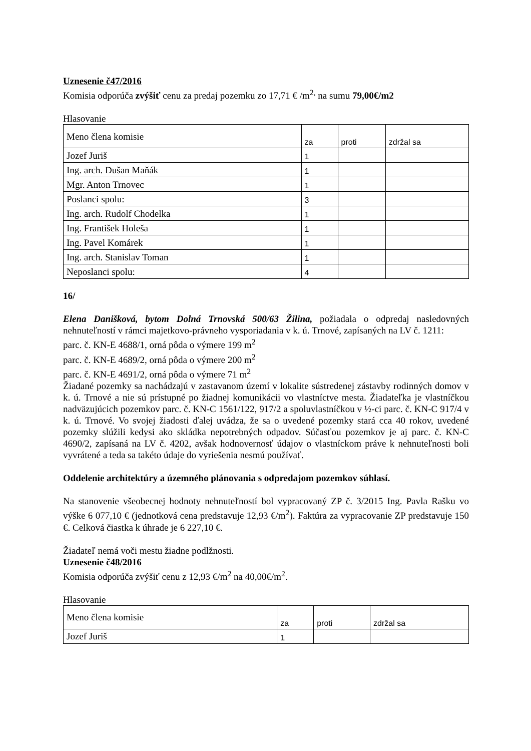Uznesenie č47/2016
Komisia odporúča zvýšiť cenu za predaj pozemku zo 17,71 € /m<sup>2,</sup> na sumu 79,00€/m2
Hlasovanie
| Meno člena komisie | za | proti | zdržal sa |
| Jozef Juriš | 1 | | |
| Ing. arch. Dušan Maňák | 1 | | |
| Mgr. Anton Trnovec | 1 | | |
| Poslanci spolu: | 3 | | |
| Ing. arch. Rudolf Chodelka | 1 | | |
| Ing. František Holeša | 1 | | |
| Ing. Pavel Komárek | 1 | | |
| Ing. arch. Stanislav Toman | 1 | | |
| Neposlanci spolu: | 4 | | |
16/
Elena Danišková, bytom Dolná Trnovská 500/63 Žilina, požiadala o odpredaj nasledovných nehnuteľností v rámci majetkovo-právneho vysporiadania v k. ú. Trnové, zapísaných na LV č. 1211:
parc. č. KN-E 4688/1, orná pôda o výmere 199 m<sup>2</sup>
parc. č. KN-E 4689/2, orná pôda o výmere 200 m<sup>2</sup>
parc. č. KN-E 4691/2, orná pôda o výmere 71 m<sup>2</sup>
Žiadané pozemky sa nachádzajú v zastavanom území v lokalite sústredenej zástavby rodinných domov v k. ú. Trnové a nie sú prístupné po žiadnej komunikácii vo vlastníctve mesta. Žiadateľka je vlastníčkou nadväzujúcich pozemkov parc. č. KN-C 1561/122, 917/2 a spoluvlastníčkou v ½-ci parc. č. KN-C 917/4 v k. ú. Trnové. Vo svojej žiadosti ďalej uvádza, že sa o uvedené pozemky stará cca 40 rokov, uvedené pozemky slúžili kedysi ako skládka nepotrebných odpadov. Súčasťou pozemkov je aj parc. č. KN-C 4690/2, zapísaná na LV č. 4202, avšak hodnovernosť údajov o vlastníckom práve k nehnuteľnosti boli vyvrátené a teda sa takéto údaje do vyriešenia nesmú používať.
Oddelenie architektúry a územného plánovania s odpredajom pozemkov súhlasí.
Na stanovenie všeobecnej hodnoty nehnuteľností bol vypracovaný ZP č. 3/2015 Ing. Pavla Rašku vo výške 6 077,10 € (jednotková cena predstavuje 12,93 €/m<sup>2</sup>). Faktúra za vypracovanie ZP predstavuje 150 €. Celková čiastka k úhrade je 6 227,10 €.
Žiadateľ nemá voči mestu žiadne podlžnosti.
Uznesenie č48/2016
Komisia odporúča zvýšiť cenu z 12,93 €/m<sup>2</sup> na 40,00€/m<sup>2</sup>.
Hlasovanie
| Meno člena komisie | za | proti | zdržal sa |
| Jozef Juriš | 1 | | |